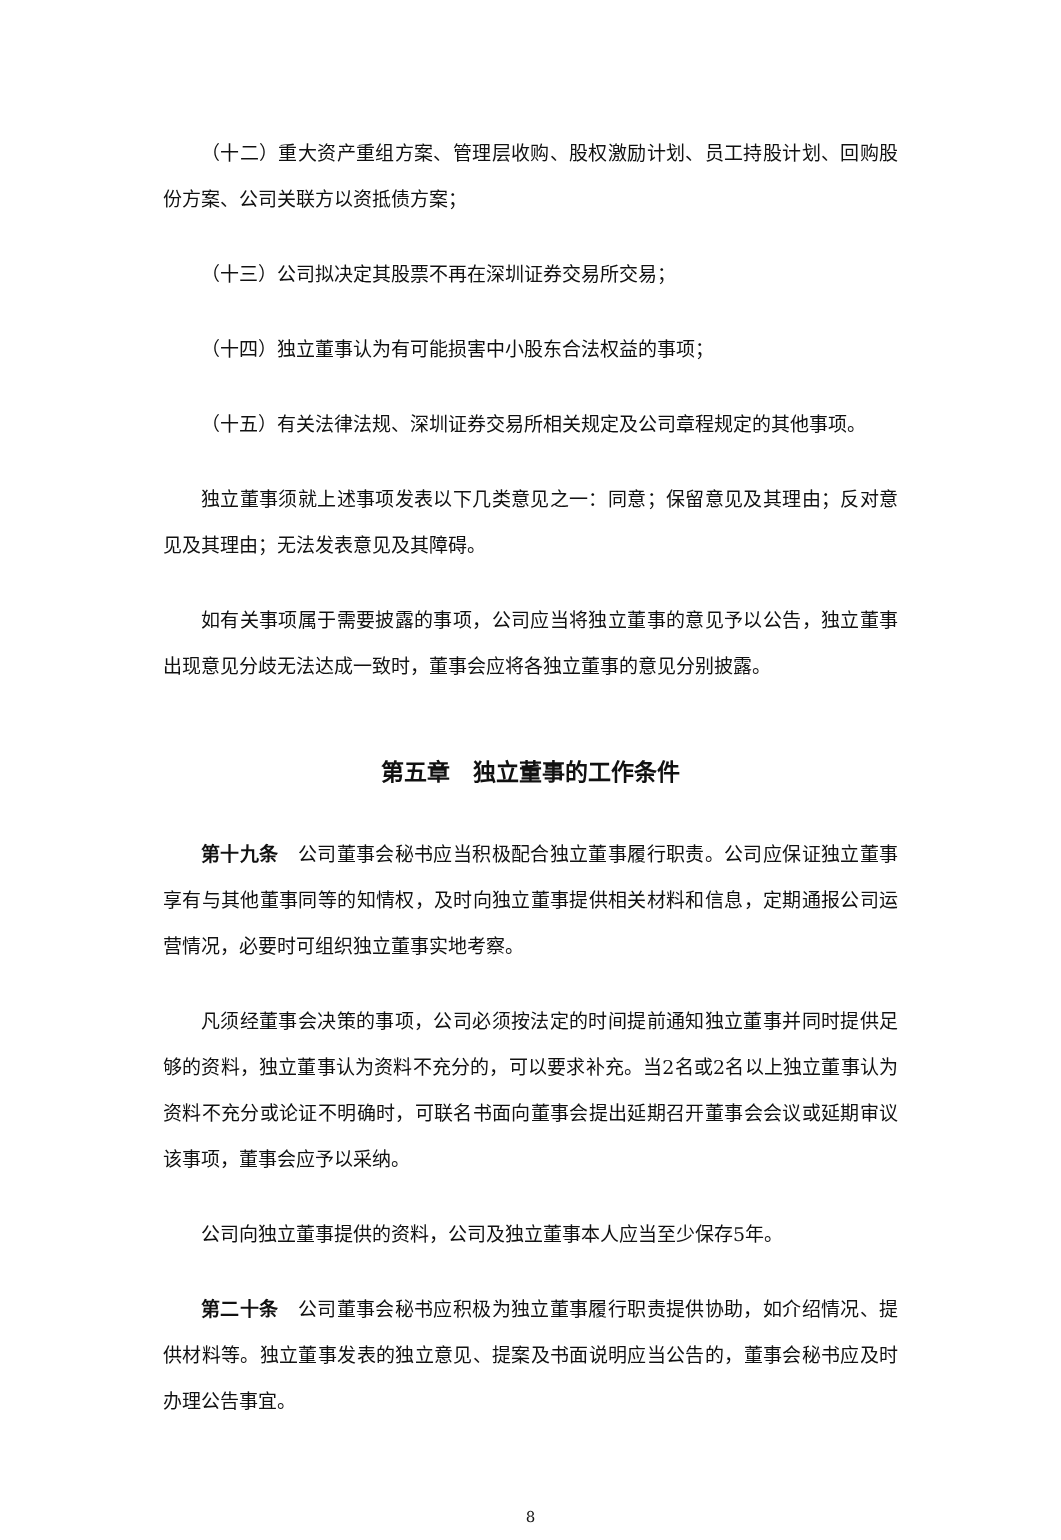（十二）重大资产重组方案、管理层收购、股权激励计划、员工持股计划、回购股份方案、公司关联方以资抵债方案；
（十三）公司拟决定其股票不再在深圳证券交易所交易；
（十四）独立董事认为有可能损害中小股东合法权益的事项；
（十五）有关法律法规、深圳证券交易所相关规定及公司章程规定的其他事项。
独立董事须就上述事项发表以下几类意见之一：同意；保留意见及其理由；反对意见及其理由；无法发表意见及其障碍。
如有关事项属于需要披露的事项，公司应当将独立董事的意见予以公告，独立董事出现意见分歧无法达成一致时，董事会应将各独立董事的意见分别披露。
第五章　独立董事的工作条件
第十九条　公司董事会秘书应当积极配合独立董事履行职责。公司应保证独立董事享有与其他董事同等的知情权，及时向独立董事提供相关材料和信息，定期通报公司运营情况，必要时可组织独立董事实地考察。
凡须经董事会决策的事项，公司必须按法定的时间提前通知独立董事并同时提供足够的资料，独立董事认为资料不充分的，可以要求补充。当2名或2名以上独立董事认为资料不充分或论证不明确时，可联名书面向董事会提出延期召开董事会会议或延期审议该事项，董事会应予以采纳。
公司向独立董事提供的资料，公司及独立董事本人应当至少保存5年。
第二十条　公司董事会秘书应积极为独立董事履行职责提供协助，如介绍情况、提供材料等。独立董事发表的独立意见、提案及书面说明应当公告的，董事会秘书应及时办理公告事宜。
8